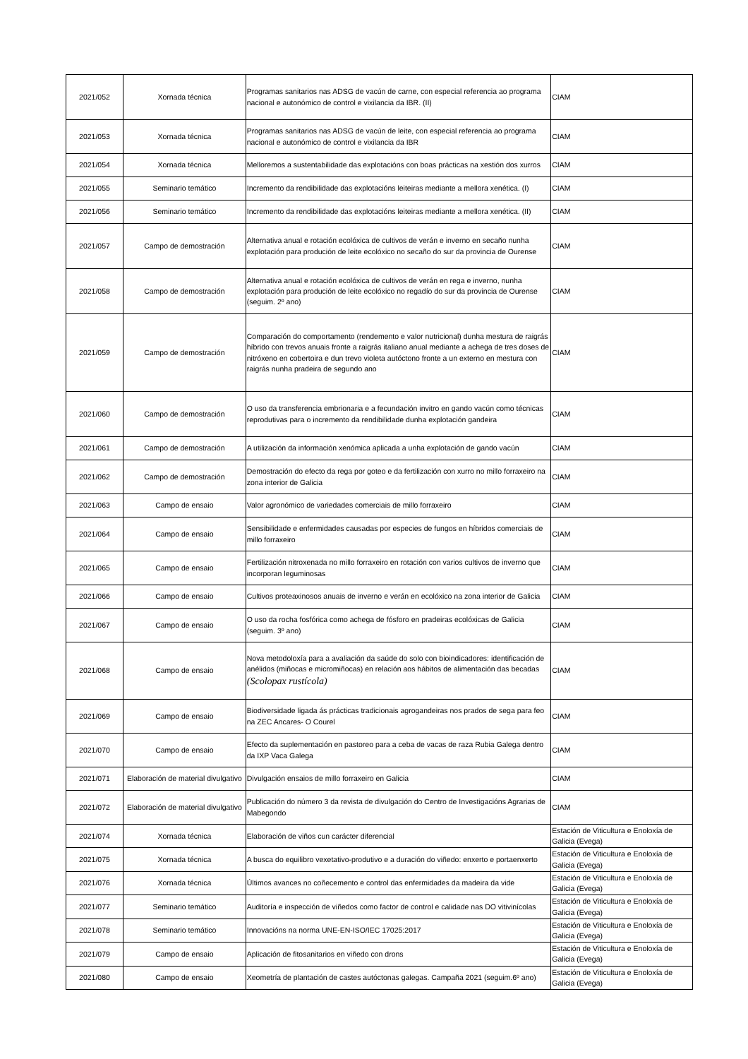| 2021/052 | Xornada técnica | Programas sanitarios nas ADSG de vacún de carne, con especial referencia ao programa nacional e autonómico de control e vixilancia da IBR. (II) | CIAM |
| 2021/053 | Xornada técnica | Programas sanitarios nas ADSG de vacún de leite, con especial referencia ao programa nacional e autonómico de control e vixilancia da IBR | CIAM |
| 2021/054 | Xornada técnica | Melloremos a sustentabilidade das explotacións con boas prácticas na xestión dos xurros | CIAM |
| 2021/055 | Seminario temático | Incremento da rendibilidade das explotacións leiteiras mediante a mellora xenética. (I) | CIAM |
| 2021/056 | Seminario temático | Incremento da rendibilidade das explotacións leiteiras mediante a mellora xenética. (II) | CIAM |
| 2021/057 | Campo de demostración | Alternativa anual e rotación ecolóxica de cultivos de verán e inverno en secaño nunha explotación para produción de leite ecolóxico no secaño do sur da provincia de Ourense | CIAM |
| 2021/058 | Campo de demostración | Alternativa anual e rotación ecolóxica de cultivos de verán en rega e inverno, nunha explotación para produción de leite ecolóxico no regadío do sur da provincia de Ourense (seguim. 2º ano) | CIAM |
| 2021/059 | Campo de demostración | Comparación do comportamento (rendemento e valor nutricional) dunha mestura de raigrás híbrido con trevos anuais fronte a raigrás italiano anual mediante a achega de tres doses de nitróxeno en cobertoira e dun trevo violeta autóctono fronte a un externo en mestura con raigrás nunha pradeira de segundo ano | CIAM |
| 2021/060 | Campo de demostración | O uso da transferencia embrionaria e a fecundación invitro en gando vacún como técnicas reprodutivas para o incremento da rendibilidade dunha explotación gandeira | CIAM |
| 2021/061 | Campo de demostración | A utilización da información xenómica aplicada a unha explotación de gando vacún | CIAM |
| 2021/062 | Campo de demostración | Demostración do efecto da rega por goteo e da fertilización con xurro no millo forraxeiro na zona interior de Galicia | CIAM |
| 2021/063 | Campo de ensaio | Valor agronómico de variedades comerciais de millo forraxeiro | CIAM |
| 2021/064 | Campo de ensaio | Sensibilidade e enfermidades causadas por especies de fungos en híbridos comerciais de millo forraxeiro | CIAM |
| 2021/065 | Campo de ensaio | Fertilización nitroxenada no millo forraxeiro en rotación con varios cultivos de inverno que incorporan leguminosas | CIAM |
| 2021/066 | Campo de ensaio | Cultivos proteaxinosos anuais de inverno e verán en ecolóxico na zona interior de Galicia | CIAM |
| 2021/067 | Campo de ensaio | O uso da rocha fosfórica como achega de fósforo en pradeiras ecolóxicas de Galicia (seguim. 3º ano) | CIAM |
| 2021/068 | Campo de ensaio | Nova metodoloxía para a avaliación da saúde do solo con bioindicadores: identificación de anélidos (miñocas e micromiñocas) en relación aos hábitos de alimentación das becadas (Scolopax rustícola) | CIAM |
| 2021/069 | Campo de ensaio | Biodiversidade ligada ás prácticas tradicionais agrogandeiras nos prados de sega para feo na ZEC Ancares- O Courel | CIAM |
| 2021/070 | Campo de ensaio | Efecto da suplementación en pastoreo para a ceba de vacas de raza Rubia Galega dentro da IXP Vaca Galega | CIAM |
| 2021/071 | Elaboración de material divulgativo | Divulgación ensaios de millo forraxeiro en Galicia | CIAM |
| 2021/072 | Elaboración de material divulgativo | Publicación do número 3 da revista de divulgación do Centro de Investigacións Agrarias de Mabegondo | CIAM |
| 2021/074 | Xornada técnica | Elaboración de viños cun carácter diferencial | Estación de Viticultura e Enoloxía de Galicia (Evega) |
| 2021/075 | Xornada técnica | A busca do equilibro vexetativo-produtivo e a duración do viñedo: enxerto e portaenxerto | Estación de Viticultura e Enoloxía de Galicia (Evega) |
| 2021/076 | Xornada técnica | Últimos avances no coñecemento e control das enfermidades da madeira da vide | Estación de Viticultura e Enoloxía de Galicia (Evega) |
| 2021/077 | Seminario temático | Auditoría e inspección de viñedos como factor de control e calidade nas DO vitivinícolas | Estación de Viticultura e Enoloxía de Galicia (Evega) |
| 2021/078 | Seminario temático | Innovacións na norma UNE-EN-ISO/IEC 17025:2017 | Estación de Viticultura e Enoloxía de Galicia (Evega) |
| 2021/079 | Campo de ensaio | Aplicación de fitosanitarios en viñedo con drons | Estación de Viticultura e Enoloxía de Galicia (Evega) |
| 2021/080 | Campo de ensaio | Xeometría de plantación de castes autóctonas galegas. Campaña 2021 (seguim.6º ano) | Estación de Viticultura e Enoloxía de Galicia (Evega) |